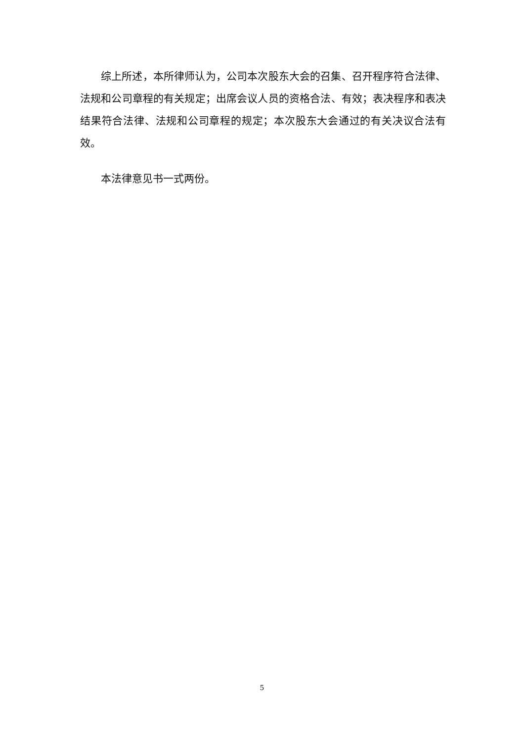综上所述，本所律师认为，公司本次股东大会的召集、召开程序符合法律、法规和公司章程的有关规定；出席会议人员的资格合法、有效；表决程序和表决结果符合法律、法规和公司章程的规定；本次股东大会通过的有关决议合法有效。
本法律意见书一式两份。
5